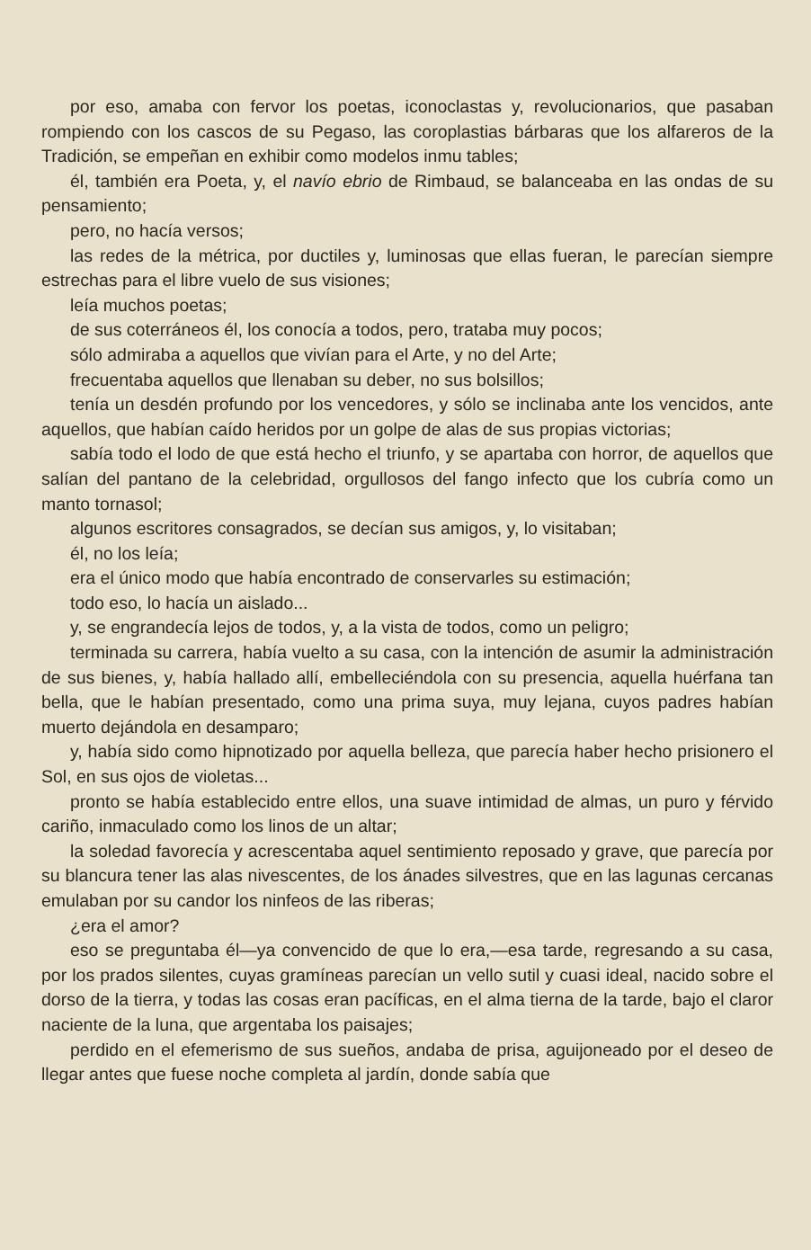por eso, amaba con fervor los poetas, iconoclastas y, revolucionarios, que pasaban rompiendo con los cascos de su Pegaso, las coroplastias bárbaras que los alfareros de la Tradición, se empeñan en exhibir como modelos inmu tables;
él, también era Poeta, y, el navío ebrio de Rimbaud, se balanceaba en las ondas de su pensamiento;
pero, no hacía versos;
las redes de la métrica, por ductiles y, luminosas que ellas fueran, le parecían siempre estrechas para el libre vuelo de sus visiones;
leía muchos poetas;
de sus coterráneos él, los conocía a todos, pero, trataba muy pocos;
sólo admiraba a aquellos que vivían para el Arte, y no del Arte;
frecuentaba aquellos que llenaban su deber, no sus bolsillos;
tenía un desdén profundo por los vencedores, y sólo se inclinaba ante los vencidos, ante aquellos, que habían caído heridos por un golpe de alas de sus propias victorias;
sabía todo el lodo de que está hecho el triunfo, y se apartaba con horror, de aquellos que salían del pantano de la celebridad, orgullosos del fango infecto que los cubría como un manto tornasol;
algunos escritores consagrados, se decían sus amigos, y, lo visitaban;
él, no los leía;
era el único modo que había encontrado de conservarles su estimación;
todo eso, lo hacía un aislado...
y, se engrandecía lejos de todos, y, a la vista de todos, como un peligro;
terminada su carrera, había vuelto a su casa, con la intención de asumir la administración de sus bienes, y, había hallado allí, embelleciéndola con su presencia, aquella huérfana tan bella, que le habían presentado, como una prima suya, muy lejana, cuyos padres habían muerto dejándola en desamparo;
y, había sido como hipnotizado por aquella belleza, que parecía haber hecho prisionero el Sol, en sus ojos de violetas...
pronto se había establecido entre ellos, una suave intimidad de almas, un puro y férvido cariño, inmaculado como los linos de un altar;
la soledad favorecía y acrescentaba aquel sentimiento reposado y grave, que parecía por su blancura tener las alas nivescentes, de los ánades silvestres, que en las lagunas cercanas emulaban por su candor los ninfeos de las riberas;
¿era el amor?
eso se preguntaba él—ya convencido de que lo era,—esa tarde, regresando a su casa, por los prados silentes, cuyas gramíneas parecían un vello sutil y cuasi ideal, nacido sobre el dorso de la tierra, y todas las cosas eran pacíficas, en el alma tierna de la tarde, bajo el claror naciente de la luna, que argentaba los paisajes;
perdido en el efemerismo de sus sueños, andaba de prisa, aguijoneado por el deseo de llegar antes que fuese noche completa al jardín, donde sabía que